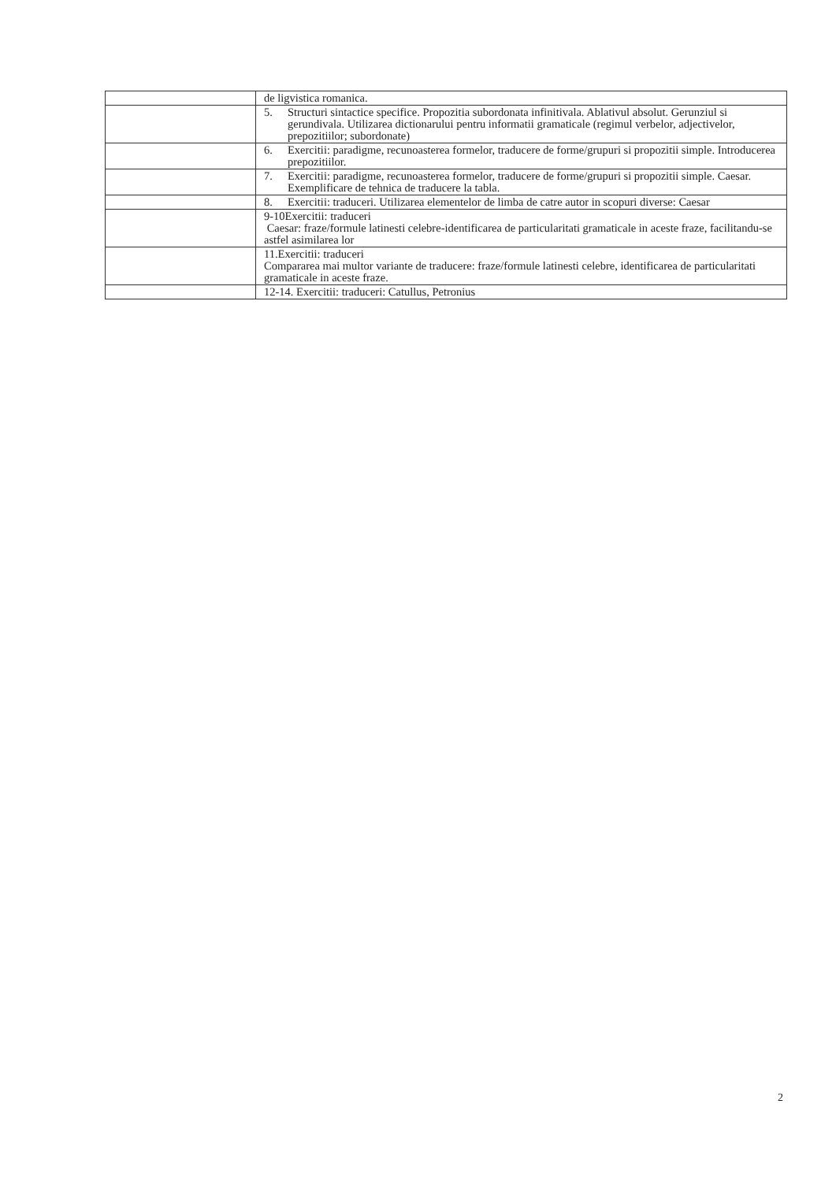| | de ligvistica romanica. |
| | 5. Structuri sintactice specifice. Propozitia subordonata infinitivala. Ablativul absolut. Gerunziul si gerundivala. Utilizarea dictionarului pentru informatii gramaticale (regimul verbelor, adjectivelor, prepozitiilor; subordonate) |
| | 6. Exercitii: paradigme, recunoasterea formelor, traducere de forme/grupuri si propozitii simple. Introducerea prepozitiilor. |
| | 7. Exercitii: paradigme, recunoasterea formelor, traducere de forme/grupuri si propozitii simple. Caesar. Exemplificare de tehnica de traducere la tabla. |
| | 8. Exercitii: traduceri. Utilizarea elementelor de limba de catre autor in scopuri diverse: Caesar |
| | 9-10Exercitii: traduceri Caesar: fraze/formule latinesti celebre-identificarea de particularitati gramaticale in aceste fraze, facilitandu-se astfel asimilarea lor |
| | 11.Exercitii: traduceri Compararea mai multor variante de traducere: fraze/formule latinesti celebre, identificarea de particularitati gramaticale in aceste fraze. |
| | 12-14. Exercitii: traduceri: Catullus, Petronius |
2